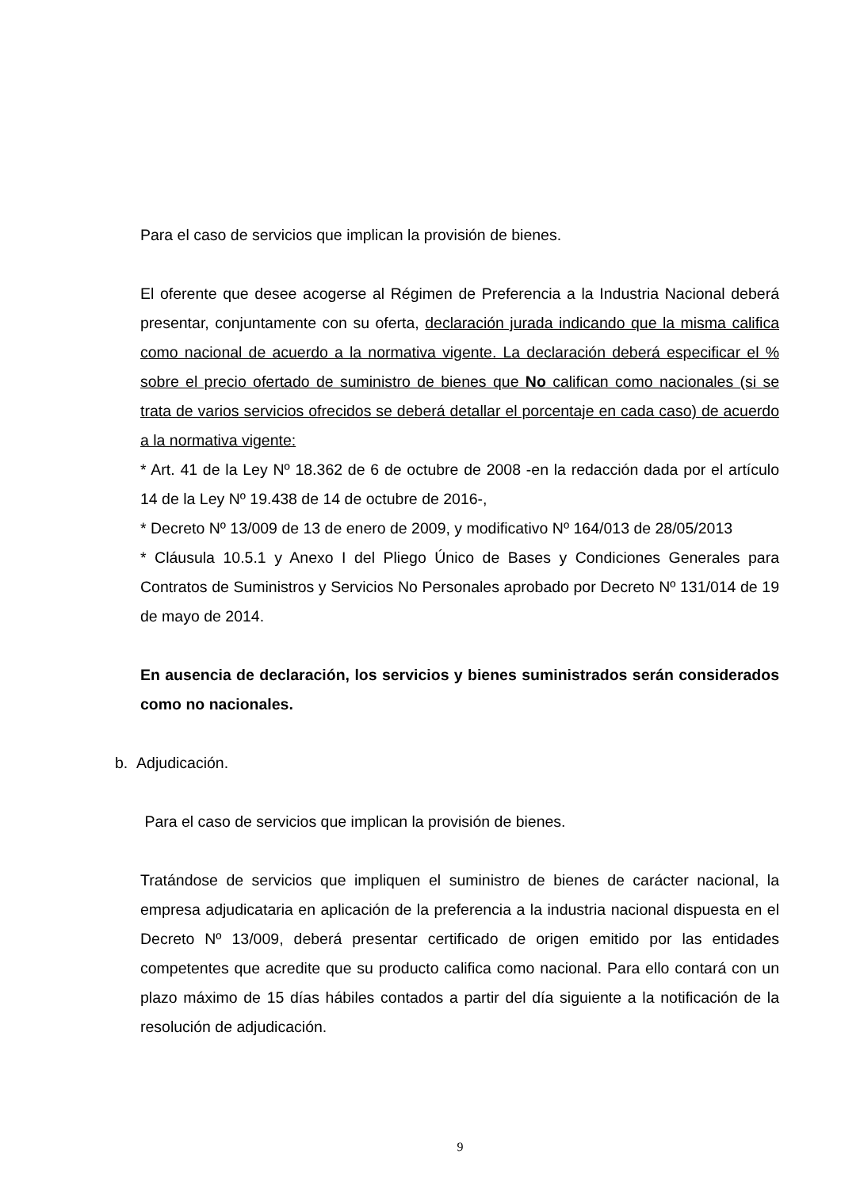Para el caso de servicios que implican la provisión de bienes.
El oferente que desee acogerse al Régimen de Preferencia a la Industria Nacional deberá presentar, conjuntamente con su oferta, declaración jurada indicando que la misma califica como nacional de acuerdo a la normativa vigente. La declaración deberá especificar el % sobre el precio ofertado de suministro de bienes que No califican como nacionales (si se trata de varios servicios ofrecidos se deberá detallar el porcentaje en cada caso) de acuerdo a la normativa vigente:
* Art. 41 de la Ley Nº 18.362 de 6 de octubre de 2008 -en la redacción dada por el artículo 14 de la Ley Nº 19.438 de 14 de octubre de 2016-,
* Decreto Nº 13/009 de 13 de enero de 2009, y modificativo Nº 164/013 de 28/05/2013
* Cláusula 10.5.1 y Anexo I del Pliego Único de Bases y Condiciones Generales para Contratos de Suministros y Servicios No Personales aprobado por Decreto Nº 131/014 de 19 de mayo de 2014.
En ausencia de declaración, los servicios y bienes suministrados serán considerados como no nacionales.
b. Adjudicación.
Para el caso de servicios que implican la provisión de bienes.
Tratándose de servicios que impliquen el suministro de bienes de carácter nacional, la empresa adjudicataria en aplicación de la preferencia a la industria nacional dispuesta en el Decreto Nº 13/009, deberá presentar certificado de origen emitido por las entidades competentes que acredite que su producto califica como nacional. Para ello contará con un plazo máximo de 15 días hábiles contados a partir del día siguiente a la notificación de la resolución de adjudicación.
9